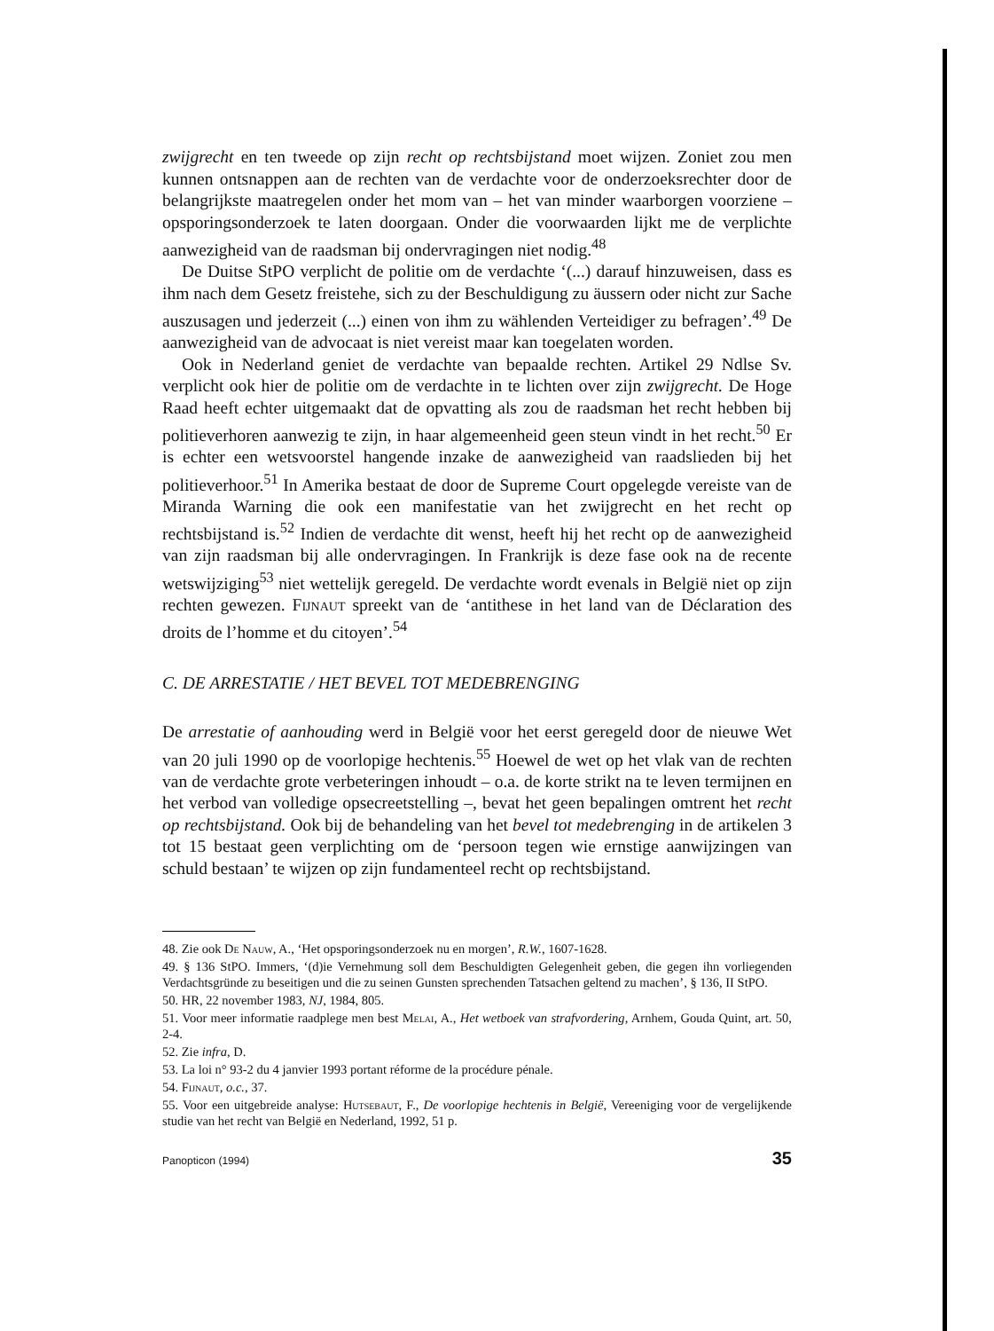zwijgrecht en ten tweede op zijn recht op rechtsbijstand moet wijzen. Zoniet zou men kunnen ontsnappen aan de rechten van de verdachte voor de onderzoeksrechter door de belangrijkste maatregelen onder het mom van – het van minder waarborgen voorziene – opsporingsonderzoek te laten doorgaan. Onder die voorwaarden lijkt me de verplichte aanwezigheid van de raadsman bij ondervragingen niet nodig.<sup>48</sup>
De Duitse StPO verplicht de politie om de verdachte ‘(...) darauf hinzuweisen, dass es ihm nach dem Gesetz freistehe, sich zu der Beschuldigung zu äussern oder nicht zur Sache auszusagen und jederzeit (...) einen von ihm zu wählenden Verteidiger zu befragen’.<sup>49</sup> De aanwezigheid van de advocaat is niet vereist maar kan toegelaten worden.
Ook in Nederland geniet de verdachte van bepaalde rechten. Artikel 29 Ndlse Sv. verplicht ook hier de politie om de verdachte in te lichten over zijn zwijgrecht. De Hoge Raad heeft echter uitgemaakt dat de opvatting als zou de raadsman het recht hebben bij politieverhoren aanwezig te zijn, in haar algemeenheid geen steun vindt in het recht.<sup>50</sup> Er is echter een wetsvoorstel hangende inzake de aanwezigheid van raadslieden bij het politieverhoor.<sup>51</sup> In Amerika bestaat de door de Supreme Court opgelegde vereiste van de Miranda Warning die ook een manifestatie van het zwijgrecht en het recht op rechtsbijstand is.<sup>52</sup> Indien de verdachte dit wenst, heeft hij het recht op de aanwezigheid van zijn raadsman bij alle ondervragingen. In Frankrijk is deze fase ook na de recente wetswijziging<sup>53</sup> niet wettelijk geregeld. De verdachte wordt evenals in België niet op zijn rechten gewezen. Fijnaut spreekt van de ‘antithese in het land van de Déclaration des droits de l’homme et du citoyen’.<sup>54</sup>
C. DE ARRESTATIE / HET BEVEL TOT MEDEBRENGING
De arrestatie of aanhouding werd in België voor het eerst geregeld door de nieuwe Wet van 20 juli 1990 op de voorlopige hechtenis.<sup>55</sup> Hoewel de wet op het vlak van de rechten van de verdachte grote verbeteringen inhoudt – o.a. de korte strikt na te leven termijnen en het verbod van volledige opsecreetstelling –, bevat het geen bepalingen omtrent het recht op rechtsbijstand. Ook bij de behandeling van het bevel tot medebrenging in de artikelen 3 tot 15 bestaat geen verplichting om de ‘persoon tegen wie ernstige aanwijzingen van schuld bestaan’ te wijzen op zijn fundamenteel recht op rechtsbijstand.
48. Zie ook De Nauw, A., ‘Het opsporingsonderzoek nu en morgen’, R.W., 1607-1628.
49. § 136 StPO. Immers, ‘(d)ie Vernehmung soll dem Beschuldigten Gelegenheit geben, die gegen ihn vorliegenden Verdachtsgründe zu beseitigen und die zu seinen Gunsten sprechenden Tatsachen geltend zu machen’, § 136, II StPO.
50. HR, 22 november 1983, NJ, 1984, 805.
51. Voor meer informatie raadplege men best Melai, A., Het wetboek van strafvordering, Arnhem, Gouda Quint, art. 50, 2-4.
52. Zie infra, D.
53. La loi n° 93-2 du 4 janvier 1993 portant réforme de la procédure pénale.
54. Fijnaut, o.c., 37.
55. Voor een uitgebreide analyse: Hutsebaut, F., De voorlopige hechtenis in België, Vereeniging voor de vergelijkende studie van het recht van België en Nederland, 1992, 51 p.
Panopticon (1994) 35